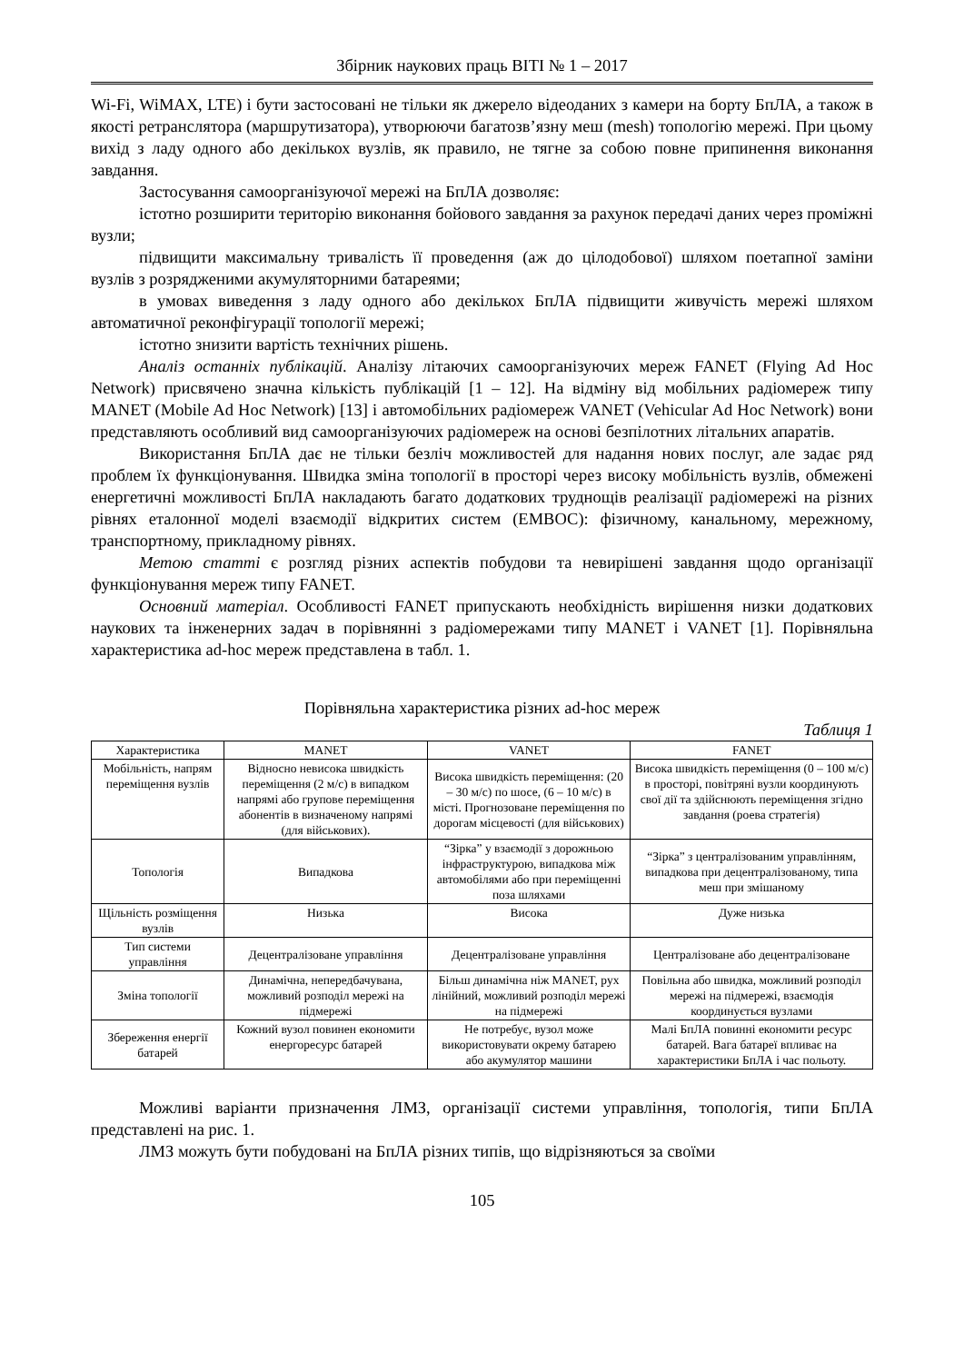Збірник наукових праць ВІТІ № 1 – 2017
Wi-Fi, WiMAX, LTE) і бути застосовані не тільки як джерело відеоданих з камери на борту БпЛА, а також в якості ретранслятора (маршрутизатора), утворюючи багатозв’язну меш (mesh) топологію мережі. При цьому вихід з ладу одного або декількох вузлів, як правило, не тягне за собою повне припинення виконання завдання.
Застосування самоорганізуючої мережі на БпЛА дозволяє:
істотно розширити територію виконання бойового завдання за рахунок передачі даних через проміжні вузли;
підвищити максимальну тривалість її проведення (аж до цілодобової) шляхом поетапної заміни вузлів з розрядженими акумуляторними батареями;
в умовах виведення з ладу одного або декількох БпЛА підвищити живучість мережі шляхом автоматичної реконфігурації топології мережі;
істотно знизити вартість технічних рішень.
Аналіз останніх публікацій. Аналізу літаючих самоорганізуючих мереж FANET (Flying Ad Hoc Network) присвячено значна кількість публікацій [1 – 12]. На відміну від мобільних радіомереж типу MANET (Mobile Ad Hoc Network) [13] і автомобільних радіомереж VANET (Vehicular Ad Hoc Network) вони представляють особливий вид самоорганізуючих радіомереж на основі безпілотних літальних апаратів.
Використання БпЛА дає не тільки безліч можливостей для надання нових послуг, але задає ряд проблем їх функціонування. Швидка зміна топології в просторі через високу мобільність вузлів, обмежені енергетичні можливості БпЛА накладають багато додаткових труднощів реалізації радіомережі на різних рівнях еталонної моделі взаємодії відкритих систем (ЕМВОС): фізичному, канальному, мережному, транспортному, прикладному рівнях.
Метою статті є розгляд різних аспектів побудови та невирішені завдання щодо організації функціонування мереж типу FANET.
Основний матеріал. Особливості FANET припускають необхідність вирішення низки додаткових наукових та інженерних задач в порівнянні з радіомережами типу MANET і VANET [1]. Порівняльна характеристика ad-hoc мереж представлена в табл. 1.
Порівняльна характеристика різних ad-hoc мереж
Таблиця 1
| Характеристика | MANET | VANET | FANET |
| --- | --- | --- | --- |
| Мобільність, напрям переміщення вузлів | Відносно невисока швидкість переміщення (2 м/с) в випадком напрямі або групове переміщення абонентів в визначеному напрямі (для військових). | Висока швидкість переміщення: (20 – 30 м/с) по шосе, (6 – 10 м/с) в місті. Прогнозоване переміщення по дорогам місцевості (для військових) | Висока швидкість переміщення (0 – 100 м/с) в просторі, повітряні вузли координують свої дії та здійснюють переміщення згідно завдання (роева стратегія) |
| Топологія | Випадкова | “Зірка” у взаємодії з дорожньою інфраструктурою, випадкова між автомобілями або при переміщенні поза шляхами | “Зірка” з централізованим управлінням, випадкова при децентралізованому, типа меш при змішаному |
| Щільність розміщення вузлів | Низька | Висока | Дуже низька |
| Тип системи управління | Децентралізоване управління | Децентралізоване управління | Централізоване або децентралізоване |
| Зміна топології | Динамічна, непередбачувана, можливий розподіл мережі на підмережі | Більш динамічна ніж MANET, рух лінійний, можливий розподіл мережі на підмережі | Повільна або швидка, можливий розподіл мережі на підмережі, взаємодія координується вузлами |
| Збереження енергії батарей | Кожний вузол повинен економити енергоресурс батарей | Не потребує, вузол може використовувати окрему батарею або акумулятор машини | Малі БпЛА повинні економити ресурс батарей. Вага батареї впливає на характеристики БпЛА і час польоту. |
Можливі варіанти призначення ЛМЗ, організації системи управління, топологія, типи БпЛА представлені на рис. 1.
ЛМЗ можуть бути побудовані на БпЛА різних типів, що відрізняються за своїми
105